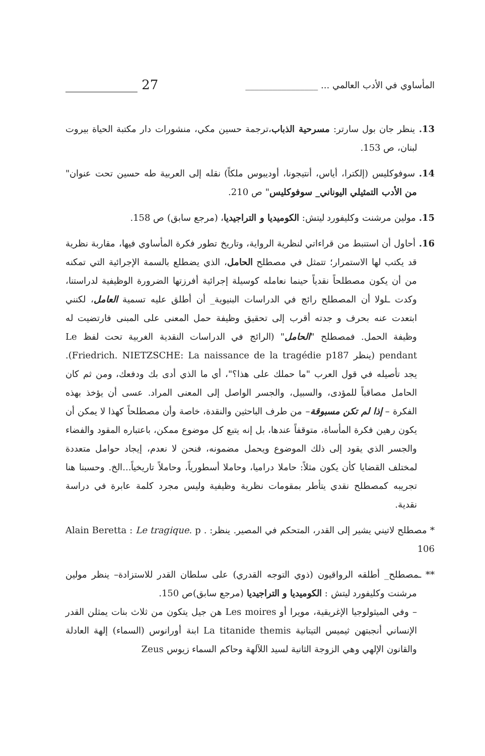المأساوي في الأدب العالمي ... ________________ ___________ 27
13. ينظر جان بول سارتر: مسرحية الذباب،ترجمة حسين مكي، منشورات دار مكتبة الحياة بيروت لبنان، ص 153.
14. سوفوكليس (إلكترا، أياس، أنتيجونا، أوديبوس ملكاً) نقله إلى العربية طه حسين تحت عنوان" من الأدب التمثيلي اليوناني_ سوفوكليس" ص 210.
15. مولين مرشنت وكليفورد ليتش: الكوميديا و التراجيديا، (مرجع سابق) ص 158.
16. أحاول أن استنبط من قراءاتي لنظرية الرواية، وتاريخ تطور فكرة المأساوي فيها، مقاربة نظرية قد يكتب لها الاستمرار؛ تتمثل في مصطلح الحامل، الذي يضطلع بالسمة الإجرائية التي تمكنه من أن يكون مصطلحاً نقدياً حينما نعامله كوسيلة إجرائية أفرزتها الضرورة الوظيفية لدراستنا، وكدت ـلولا أن المصطلح رائج في الدراسات البنيوية_ أن أطلق عليه تسمية العامل، لكنني ابتعدت عنه بحرف و جدته أقرب إلى تحقيق وظيفة حمل المعنى على المبنى فارتضيت له وظيفة الحمل. فمصطلح "الحامل" (الرائج في الدراسات النقدية الغربية تحت لفظ Le pendant (ينظر Friedrich. NIETZSCHE: La naissance de la tragédie p187). يجد تأصيله في قول العرب "ما حملك على هذا؟"، أي ما الذي أدى بك ودفعك، ومن ثم كان الحامل مصاقباً للمؤدى، والسبيل، والجسر الواصل إلى المعنى المراد. عسى أن يؤخذ بهذه الفكرة – إذا لم تكن مسبوقة– من طرف الباحثين والنقدة، خاصة وأن مصطلحاً كهذا لا يمكن أن يكون رهين فكرة المأساة، متوقفاً عندها، بل إنه يتبع كل موضوع ممكن، باعتباره المقود والفضاء والجسر الذي يقود إلى ذلك الموضوع ويحمل مضمونه، فنحن لا نعدم، إيجاد حوامل متعددة لمختلف القضايا كأن يكون مثلاً: حاملا دراميا، وحاملا أسطورياً، وحاملاً تاريخياً...الخ. وحسبنا هنا تجريبه كمصطلح نقدي يتأطر بمقومات نظرية وظيفية وليس مجرد كلمة عابرة في دراسة نقدية.
* مصطلح لاتيني يشير إلى القدر، المتحكم في المصير. ينظر: . Alain Beretta : Le tragique. p 106
** ـمصطلح_ أطلقه الرواقيون (ذوي التوجه القدري) على سلطان القدر للاستزادة– ينظر مولين مرشنت وكليفورد ليتش : الكوميديا و التراجيديا (مرجع سابق)ص 150.
– وفي الميثولوجيا الإغريقية، مويرا أو Les moires هن جيل يتكون من ثلاث بنات يمثلن القدر الإنساني أنجبتهن ثيميس التيتانية La titanide themis ابنة أورانوس (السماء) إلهة العادلة والقانون الإلهي وهي الزوجة الثانية لسيد اللآلهة وحاكم السماء زيوس Zeus